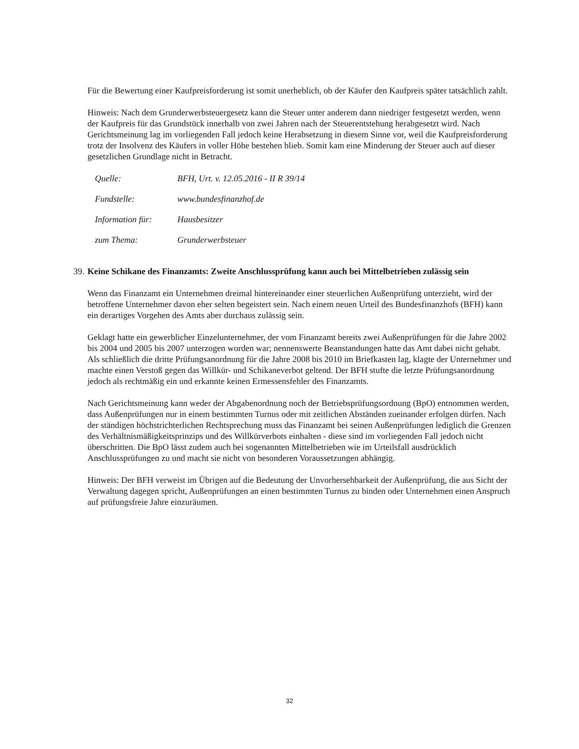Für die Bewertung einer Kaufpreisforderung ist somit unerheblich, ob der Käufer den Kaufpreis später tatsächlich zahlt.
Hinweis: Nach dem Grunderwerbsteuergesetz kann die Steuer unter anderem dann niedriger festgesetzt werden, wenn der Kaufpreis für das Grundstück innerhalb von zwei Jahren nach der Steuerentstehung herabgesetzt wird. Nach Gerichtsmeinung lag im vorliegenden Fall jedoch keine Herabsetzung in diesem Sinne vor, weil die Kaufpreisforderung trotz der Insolvenz des Käufers in voller Höhe bestehen blieb. Somit kam eine Minderung der Steuer auch auf dieser gesetzlichen Grundlage nicht in Betracht.
| Quelle: | BFH, Urt. v. 12.05.2016 - II R 39/14 |
| Fundstelle: | www.bundesfinanzhof.de |
| Information für: | Hausbesitzer |
| zum Thema: | Grunderwerbsteuer |
39. Keine Schikane des Finanzamts: Zweite Anschlussprüfung kann auch bei Mittelbetrieben zulässig sein
Wenn das Finanzamt ein Unternehmen dreimal hintereinander einer steuerlichen Außenprüfung unterzieht, wird der betroffene Unternehmer davon eher selten begeistert sein. Nach einem neuen Urteil des Bundesfinanzhofs (BFH) kann ein derartiges Vorgehen des Amts aber durchaus zulässig sein.
Geklagt hatte ein gewerblicher Einzelunternehmer, der vom Finanzamt bereits zwei Außenprüfungen für die Jahre 2002 bis 2004 und 2005 bis 2007 unterzogen worden war; nennenswerte Beanstandungen hatte das Amt dabei nicht gehabt. Als schließlich die dritte Prüfungsanordnung für die Jahre 2008 bis 2010 im Briefkasten lag, klagte der Unternehmer und machte einen Verstoß gegen das Willkür- und Schikaneverbot geltend. Der BFH stufte die letzte Prüfungsanordnung jedoch als rechtmäßig ein und erkannte keinen Ermessensfehler des Finanzamts.
Nach Gerichtsmeinung kann weder der Abgabenordnung noch der Betriebsprüfungsordnung (BpO) entnommen werden, dass Außenprüfungen nur in einem bestimmten Turnus oder mit zeitlichen Abständen zueinander erfolgen dürfen. Nach der ständigen höchstrichterlichen Rechtsprechung muss das Finanzamt bei seinen Außenprüfungen lediglich die Grenzen des Verhältnismäßigkeitsprinzips und des Willkürverbots einhalten - diese sind im vorliegenden Fall jedoch nicht überschritten. Die BpO lässt zudem auch bei sogenannten Mittelbetrieben wie im Urteilsfall ausdrücklich Anschlussprüfungen zu und macht sie nicht von besonderen Voraussetzungen abhängig.
Hinweis: Der BFH verweist im Übrigen auf die Bedeutung der Unvorhersehbarkeit der Außenprüfung, die aus Sicht der Verwaltung dagegen spricht, Außenprüfungen an einen bestimmten Turnus zu binden oder Unternehmen einen Anspruch auf prüfungsfreie Jahre einzuräumen.
32